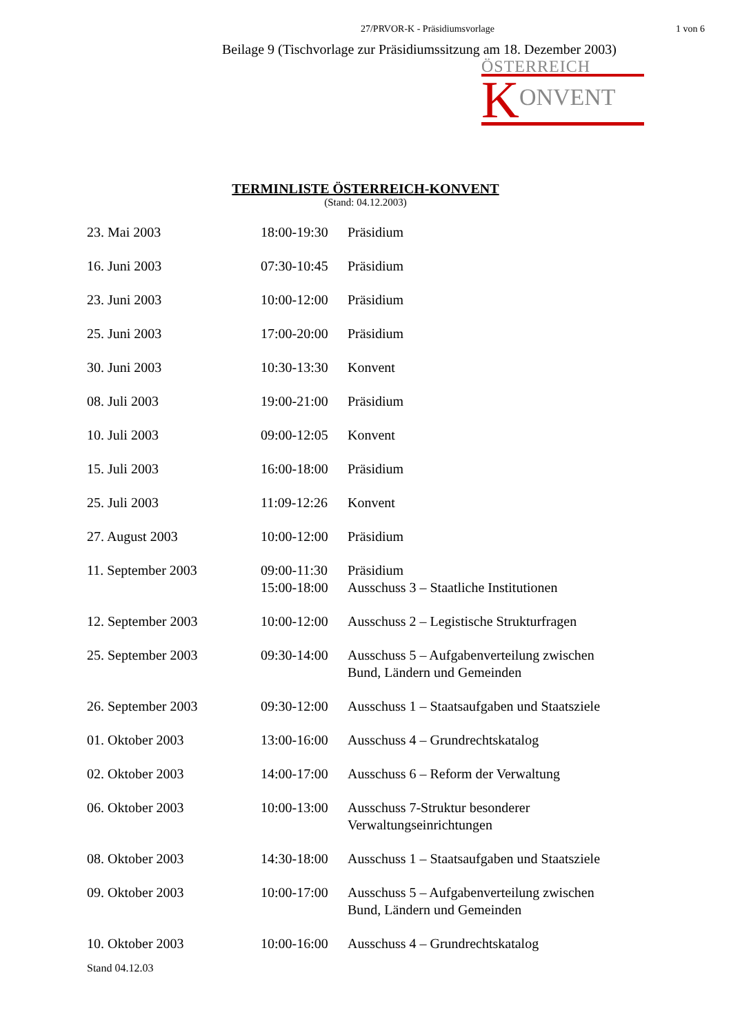27/PRVOR-K - Präsidiumsvorlage 1 von 6
Beilage 9 (Tischvorlage zur Präsidiumssitzung am 18. Dezember 2003)
ÖSTERREICH
K ONVENT
TERMINLISTE ÖSTERREICH-KONVENT
(Stand: 04.12.2003)
| 23. Mai 2003 | 18:00-19:30 | Präsidium |
| 16. Juni 2003 | 07:30-10:45 | Präsidium |
| 23. Juni 2003 | 10:00-12:00 | Präsidium |
| 25. Juni 2003 | 17:00-20:00 | Präsidium |
| 30. Juni 2003 | 10:30-13:30 | Konvent |
| 08. Juli 2003 | 19:00-21:00 | Präsidium |
| 10. Juli 2003 | 09:00-12:05 | Konvent |
| 15. Juli 2003 | 16:00-18:00 | Präsidium |
| 25. Juli 2003 | 11:09-12:26 | Konvent |
| 27. August 2003 | 10:00-12:00 | Präsidium |
| 11. September 2003 | 09:00-11:30 15:00-18:00 | Präsidium Ausschuss 3 – Staatliche Institutionen |
| 12. September 2003 | 10:00-12:00 | Ausschuss 2 – Legistische Strukturfragen |
| 25. September 2003 | 09:30-14:00 | Ausschuss 5 – Aufgabenverteilung zwischen Bund, Ländern und Gemeinden |
| 26. September 2003 | 09:30-12:00 | Ausschuss 1 – Staatsaufgaben und Staatsziele |
| 01. Oktober 2003 | 13:00-16:00 | Ausschuss 4 – Grundrechtskatalog |
| 02. Oktober 2003 | 14:00-17:00 | Ausschuss 6 – Reform der Verwaltung |
| 06. Oktober 2003 | 10:00-13:00 | Ausschuss 7-Struktur besonderer Verwaltungseinrichtungen |
| 08. Oktober 2003 | 14:30-18:00 | Ausschuss 1 – Staatsaufgaben und Staatsziele |
| 09. Oktober 2003 | 10:00-17:00 | Ausschuss 5 – Aufgabenverteilung zwischen Bund, Ländern und Gemeinden |
| 10. Oktober 2003 | 10:00-16:00 | Ausschuss 4 – Grundrechtskatalog |
Stand 04.12.03